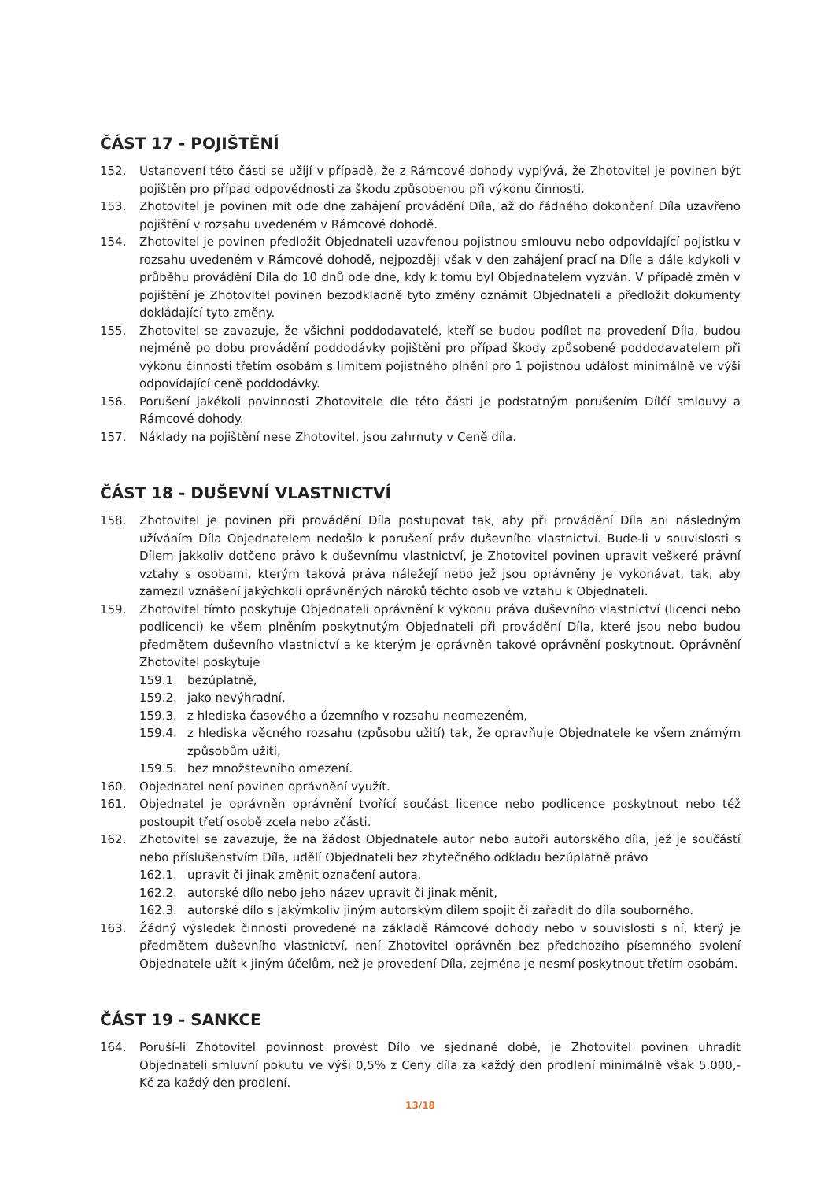ČÁST 17 - POJIŠTĚNÍ
152. Ustanovení této části se užijí v případě, že z Rámcové dohody vyplývá, že Zhotovitel je povinen být pojištěn pro případ odpovědnosti za škodu způsobenou při výkonu činnosti.
153. Zhotovitel je povinen mít ode dne zahájení provádění Díla, až do řádného dokončení Díla uzavřeno pojištění v rozsahu uvedeném v Rámcové dohodě.
154. Zhotovitel je povinen předložit Objednateli uzavřenou pojistnou smlouvu nebo odpovídající pojistku v rozsahu uvedeném v Rámcové dohodě, nejpozději však v den zahájení prací na Díle a dále kdykoli v průběhu provádění Díla do 10 dnů ode dne, kdy k tomu byl Objednatelem vyzván. V případě změn v pojištění je Zhotovitel povinen bezodkladně tyto změny oznámit Objednateli a předložit dokumenty dokládající tyto změny.
155. Zhotovitel se zavazuje, že všichni poddodavatelé, kteří se budou podílet na provedení Díla, budou nejméně po dobu provádění poddodávky pojištěni pro případ škody způsobené poddodavatelem při výkonu činnosti třetím osobám s limitem pojistného plnění pro 1 pojistnou událost minimálně ve výši odpovídající ceně poddodávky.
156. Porušení jakékoli povinnosti Zhotovitele dle této části je podstatným porušením Dílčí smlouvy a Rámcové dohody.
157. Náklady na pojištění nese Zhotovitel, jsou zahrnuty v Ceně díla.
ČÁST 18 - DUŠEVNÍ VLASTNICTVÍ
158. Zhotovitel je povinen při provádění Díla postupovat tak, aby při provádění Díla ani následným užíváním Díla Objednatelem nedošlo k porušení práv duševního vlastnictví. Bude-li v souvislosti s Dílem jakkoliv dotčeno právo k duševnímu vlastnictví, je Zhotovitel povinen upravit veškeré právní vztahy s osobami, kterým taková práva náležejí nebo jež jsou oprávněny je vykonávat, tak, aby zamezil vznášení jakýchkoli oprávněných nároků těchto osob ve vztahu k Objednateli.
159. Zhotovitel tímto poskytuje Objednateli oprávnění k výkonu práva duševního vlastnictví (licenci nebo podlicenci) ke všem plněním poskytnutým Objednateli při provádění Díla, které jsou nebo budou předmětem duševního vlastnictví a ke kterým je oprávněn takové oprávnění poskytnout. Oprávnění Zhotovitel poskytuje
159.1. bezúplatně,
159.2. jako nevýhradní,
159.3. z hlediska časového a územního v rozsahu neomezeném,
159.4. z hlediska věcného rozsahu (způsobu užití) tak, že opravňuje Objednatele ke všem známým způsobům užití,
159.5. bez množstevního omezení.
160. Objednatel není povinen oprávnění využít.
161. Objednatel je oprávněn oprávnění tvořící součást licence nebo podlicence poskytnout nebo též postoupit třetí osobě zcela nebo zčásti.
162. Zhotovitel se zavazuje, že na žádost Objednatele autor nebo autoři autorského díla, jež je součástí nebo příslušenstvím Díla, udělí Objednateli bez zbytečného odkladu bezúplatně právo
162.1. upravit či jinak změnit označení autora,
162.2. autorské dílo nebo jeho název upravit či jinak měnit,
162.3. autorské dílo s jakýmkoliv jiným autorským dílem spojit či zařadit do díla souborného.
163. Žádný výsledek činnosti provedené na základě Rámcové dohody nebo v souvislosti s ní, který je předmětem duševního vlastnictví, není Zhotovitel oprávněn bez předchozího písemného svolení Objednatele užít k jiným účelům, než je provedení Díla, zejména je nesmí poskytnout třetím osobám.
ČÁST 19 - SANKCE
164. Poruší-li Zhotovitel povinnost provést Dílo ve sjednané době, je Zhotovitel povinen uhradit Objednateli smluvní pokutu ve výši 0,5% z Ceny díla za každý den prodlení minimálně však 5.000,- Kč za každý den prodlení.
13/18